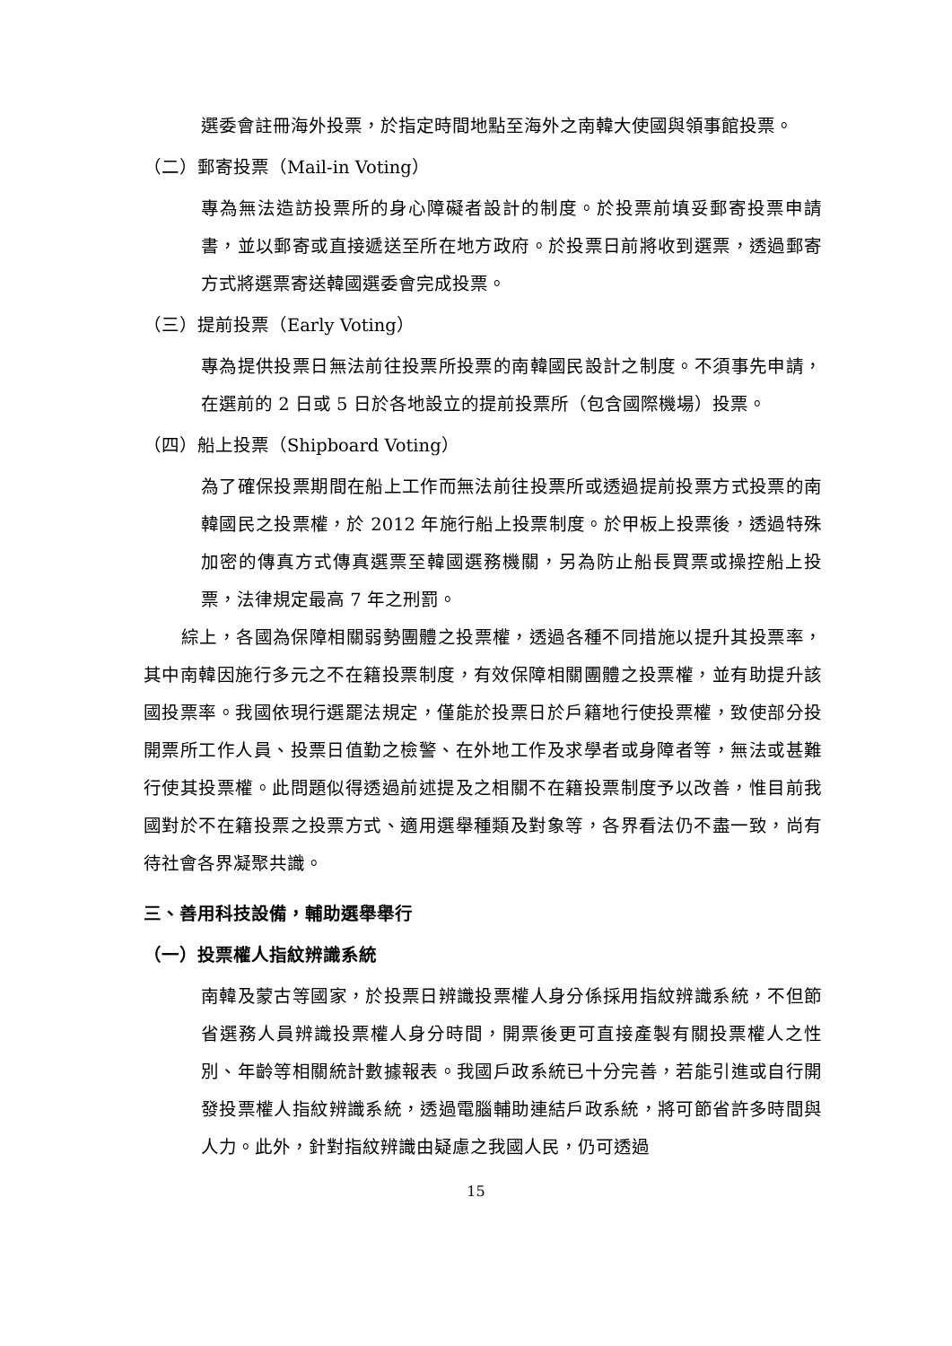選委會註冊海外投票，於指定時間地點至海外之南韓大使國與領事館投票。
（二）郵寄投票（Mail-in Voting）
專為無法造訪投票所的身心障礙者設計的制度。於投票前填妥郵寄投票申請書，並以郵寄或直接遞送至所在地方政府。於投票日前將收到選票，透過郵寄方式將選票寄送韓國選委會完成投票。
（三）提前投票（Early Voting）
專為提供投票日無法前往投票所投票的南韓國民設計之制度。不須事先申請，在選前的 2 日或 5 日於各地設立的提前投票所（包含國際機場）投票。
（四）船上投票（Shipboard Voting）
為了確保投票期間在船上工作而無法前往投票所或透過提前投票方式投票的南韓國民之投票權，於 2012 年施行船上投票制度。於甲板上投票後，透過特殊加密的傳真方式傳真選票至韓國選務機關，另為防止船長買票或操控船上投票，法律規定最高 7 年之刑罰。
綜上，各國為保障相關弱勢團體之投票權，透過各種不同措施以提升其投票率，其中南韓因施行多元之不在籍投票制度，有效保障相關團體之投票權，並有助提升該國投票率。我國依現行選罷法規定，僅能於投票日於戶籍地行使投票權，致使部分投開票所工作人員、投票日值勤之檢警、在外地工作及求學者或身障者等，無法或甚難行使其投票權。此問題似得透過前述提及之相關不在籍投票制度予以改善，惟目前我國對於不在籍投票之投票方式、適用選舉種類及對象等，各界看法仍不盡一致，尚有待社會各界凝聚共識。
三、善用科技設備，輔助選舉舉行
（一）投票權人指紋辨識系統
南韓及蒙古等國家，於投票日辨識投票權人身分係採用指紋辨識系統，不但節省選務人員辨識投票權人身分時間，開票後更可直接產製有關投票權人之性別、年齡等相關統計數據報表。我國戶政系統已十分完善，若能引進或自行開發投票權人指紋辨識系統，透過電腦輔助連結戶政系統，將可節省許多時間與人力。此外，針對指紋辨識由疑慮之我國人民，仍可透過
15